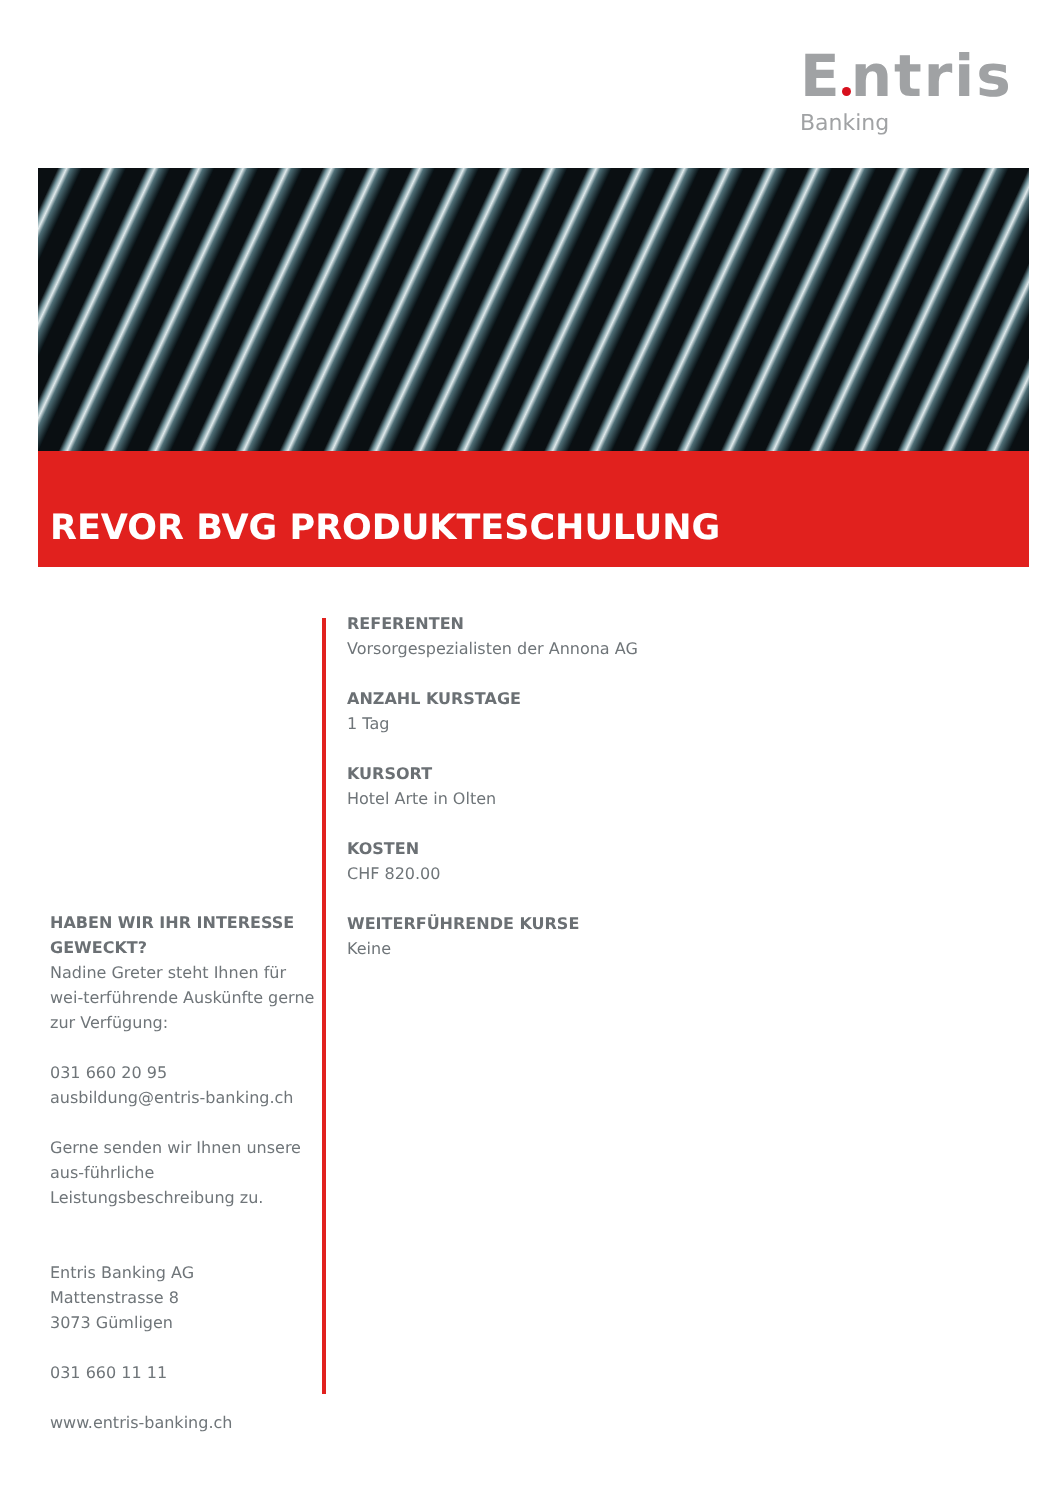E ntris
Banking
REVOR BVG PRODUKTESCHULUNG
REFERENTEN
Vorsorgespezialisten der Annona AG
ANZAHL KURSTAGE
1 Tag
KURSORT
Hotel Arte in Olten
KOSTEN
CHF 820.00
WEITERFÜHRENDE KURSE
Keine
HABEN WIR IHR INTERESSE GEWECKT?
Nadine Greter steht Ihnen für wei-terführende Auskünfte gerne zur Verfügung:
031 660 20 95
ausbildung@entris-banking.ch
Gerne senden wir Ihnen unsere aus-führliche Leistungsbeschreibung zu.
Entris Banking AG
Mattenstrasse 8
3073 Gümligen
031 660 11 11
www.entris-banking.ch